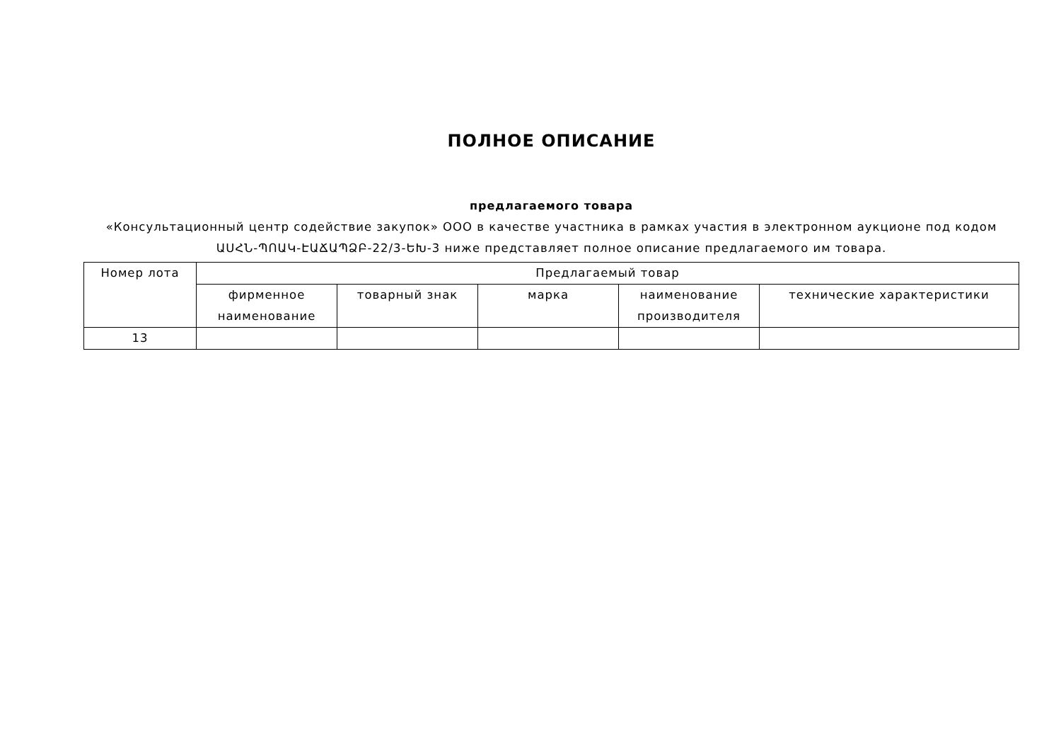ПОЛНОЕ ОПИСАНИЕ
предлагаемого товара
«Консультационный центр содействие закупок» ООО в качестве участника в рамках участия в электронном аукционе под кодом ԱՍՀՆ-ՊՈԱԿ-ԷԱՃԱՊՁԲ-22/3-ԵԽ-3 ниже представляет полное описание предлагаемого им товара.
| Номер лота | Предлагаемый товар | | | | |
| --- | --- | --- | --- | --- | --- |
| | фирменное наименование | товарный знак | марка | наименование производителя | технические характеристики |
| 13 | | | | | |